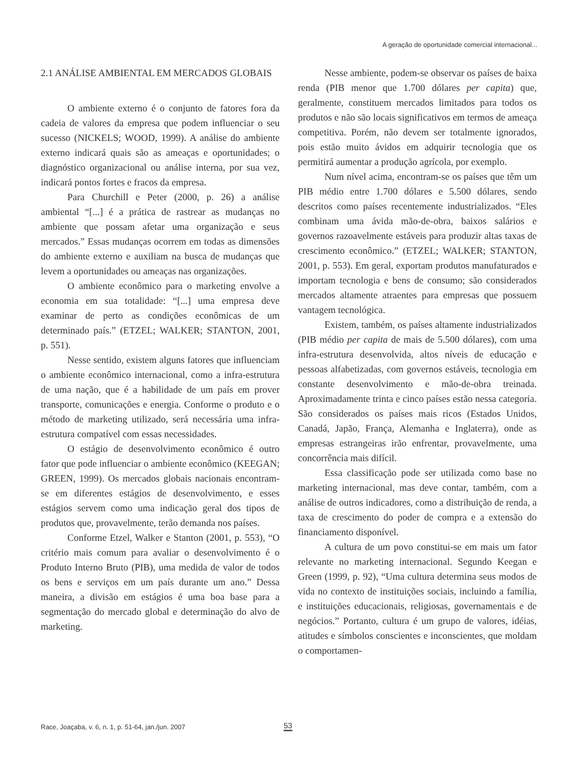A geração de oportunidade comercial internacional...
2.1 ANÁLISE AMBIENTAL EM MERCADOS GLOBAIS
O ambiente externo é o conjunto de fatores fora da cadeia de valores da empresa que podem influenciar o seu sucesso (NICKELS; WOOD, 1999). A análise do ambiente externo indicará quais são as ameaças e oportunidades; o diagnóstico organizacional ou análise interna, por sua vez, indicará pontos fortes e fracos da empresa.
Para Churchill e Peter (2000, p. 26) a análise ambiental “[...] é a prática de rastrear as mudanças no ambiente que possam afetar uma organização e seus mercados.” Essas mudanças ocorrem em todas as dimensões do ambiente externo e auxiliam na busca de mudanças que levem a oportunidades ou ameaças nas organizações.
O ambiente econômico para o marketing envolve a economia em sua totalidade: “[...] uma empresa deve examinar de perto as condições econômicas de um determinado país.” (ETZEL; WALKER; STANTON, 2001, p. 551).
Nesse sentido, existem alguns fatores que influenciam o ambiente econômico internacional, como a infra-estrutura de uma nação, que é a habilidade de um país em prover transporte, comunicações e energia. Conforme o produto e o método de marketing utilizado, será necessária uma infra-estrutura compatível com essas necessidades.
O estágio de desenvolvimento econômico é outro fator que pode influenciar o ambiente econômico (KEEGAN; GREEN, 1999). Os mercados globais nacionais encontram-se em diferentes estágios de desenvolvimento, e esses estágios servem como uma indicação geral dos tipos de produtos que, provavelmente, terão demanda nos países.
Conforme Etzel, Walker e Stanton (2001, p. 553), “O critério mais comum para avaliar o desenvolvimento é o Produto Interno Bruto (PIB), uma medida de valor de todos os bens e serviços em um país durante um ano.” Dessa maneira, a divisão em estágios é uma boa base para a segmentação do mercado global e determinação do alvo de marketing.
Nesse ambiente, podem-se observar os países de baixa renda (PIB menor que 1.700 dólares per capita) que, geralmente, constituem mercados limitados para todos os produtos e não são locais significativos em termos de ameaça competitiva. Porém, não devem ser totalmente ignorados, pois estão muito ávidos em adquirir tecnologia que os permitirá aumentar a produção agrícola, por exemplo.
Num nível acima, encontram-se os países que têm um PIB médio entre 1.700 dólares e 5.500 dólares, sendo descritos como países recentemente industrializados. “Eles combinam uma ávida mão-de-obra, baixos salários e governos razoavelmente estáveis para produzir altas taxas de crescimento econômico.” (ETZEL; WALKER; STANTON, 2001, p. 553). Em geral, exportam produtos manufaturados e importam tecnologia e bens de consumo; são considerados mercados altamente atraentes para empresas que possuem vantagem tecnológica.
Existem, também, os países altamente industrializados (PIB médio per capita de mais de 5.500 dólares), com uma infra-estrutura desenvolvida, altos níveis de educação e pessoas alfabetizadas, com governos estáveis, tecnologia em constante desenvolvimento e mão-de-obra treinada. Aproximadamente trinta e cinco países estão nessa categoria. São considerados os países mais ricos (Estados Unidos, Canadá, Japão, França, Alemanha e Inglaterra), onde as empresas estrangeiras irão enfrentar, provavelmente, uma concorrência mais difícil.
Essa classificação pode ser utilizada como base no marketing internacional, mas deve contar, também, com a análise de outros indicadores, como a distribuição de renda, a taxa de crescimento do poder de compra e a extensão do financiamento disponível.
A cultura de um povo constitui-se em mais um fator relevante no marketing internacional. Segundo Keegan e Green (1999, p. 92), “Uma cultura determina seus modos de vida no contexto de instituições sociais, incluindo a família, e instituições educacionais, religiosas, governamentais e de negócios.” Portanto, cultura é um grupo de valores, idéias, atitudes e símbolos conscientes e inconscientes, que moldam o comportamen-
Race, Joaçaba, v. 6, n. 1, p. 51-64, jan./jun. 2007
53